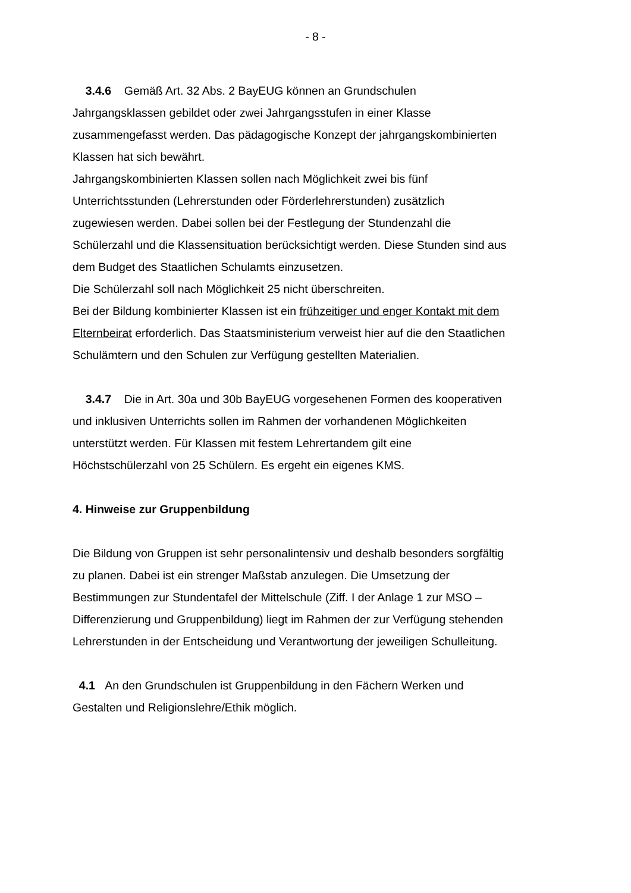- 8 -
3.4.6 Gemäß Art. 32 Abs. 2 BayEUG können an Grundschulen Jahrgangsklassen gebildet oder zwei Jahrgangsstufen in einer Klasse zusammengefasst werden. Das pädagogische Konzept der jahrgangskombinierten Klassen hat sich bewährt.
Jahrgangskombinierten Klassen sollen nach Möglichkeit zwei bis fünf Unterrichtsstunden (Lehrerstunden oder Förderlehrerstunden) zusätzlich zugewiesen werden. Dabei sollen bei der Festlegung der Stundenzahl die Schülerzahl und die Klassensituation berücksichtigt werden. Diese Stunden sind aus dem Budget des Staatlichen Schulamts einzusetzen.
Die Schülerzahl soll nach Möglichkeit 25 nicht überschreiten.
Bei der Bildung kombinierter Klassen ist ein frühzeitiger und enger Kontakt mit dem Elternbeirat erforderlich. Das Staatsministerium verweist hier auf die den Staatlichen Schulämtern und den Schulen zur Verfügung gestellten Materialien.
3.4.7 Die in Art. 30a und 30b BayEUG vorgesehenen Formen des kooperativen und inklusiven Unterrichts sollen im Rahmen der vorhandenen Möglichkeiten unterstützt werden. Für Klassen mit festem Lehrertandem gilt eine Höchstschülerzahl von 25 Schülern. Es ergeht ein eigenes KMS.
4. Hinweise zur Gruppenbildung
Die Bildung von Gruppen ist sehr personalintensiv und deshalb besonders sorgfältig zu planen. Dabei ist ein strenger Maßstab anzulegen. Die Umsetzung der Bestimmungen zur Stundentafel der Mittelschule (Ziff. I der Anlage 1 zur MSO – Differenzierung und Gruppenbildung) liegt im Rahmen der zur Verfügung stehenden Lehrerstunden in der Entscheidung und Verantwortung der jeweiligen Schulleitung.
4.1 An den Grundschulen ist Gruppenbildung in den Fächern Werken und Gestalten und Religionslehre/Ethik möglich.